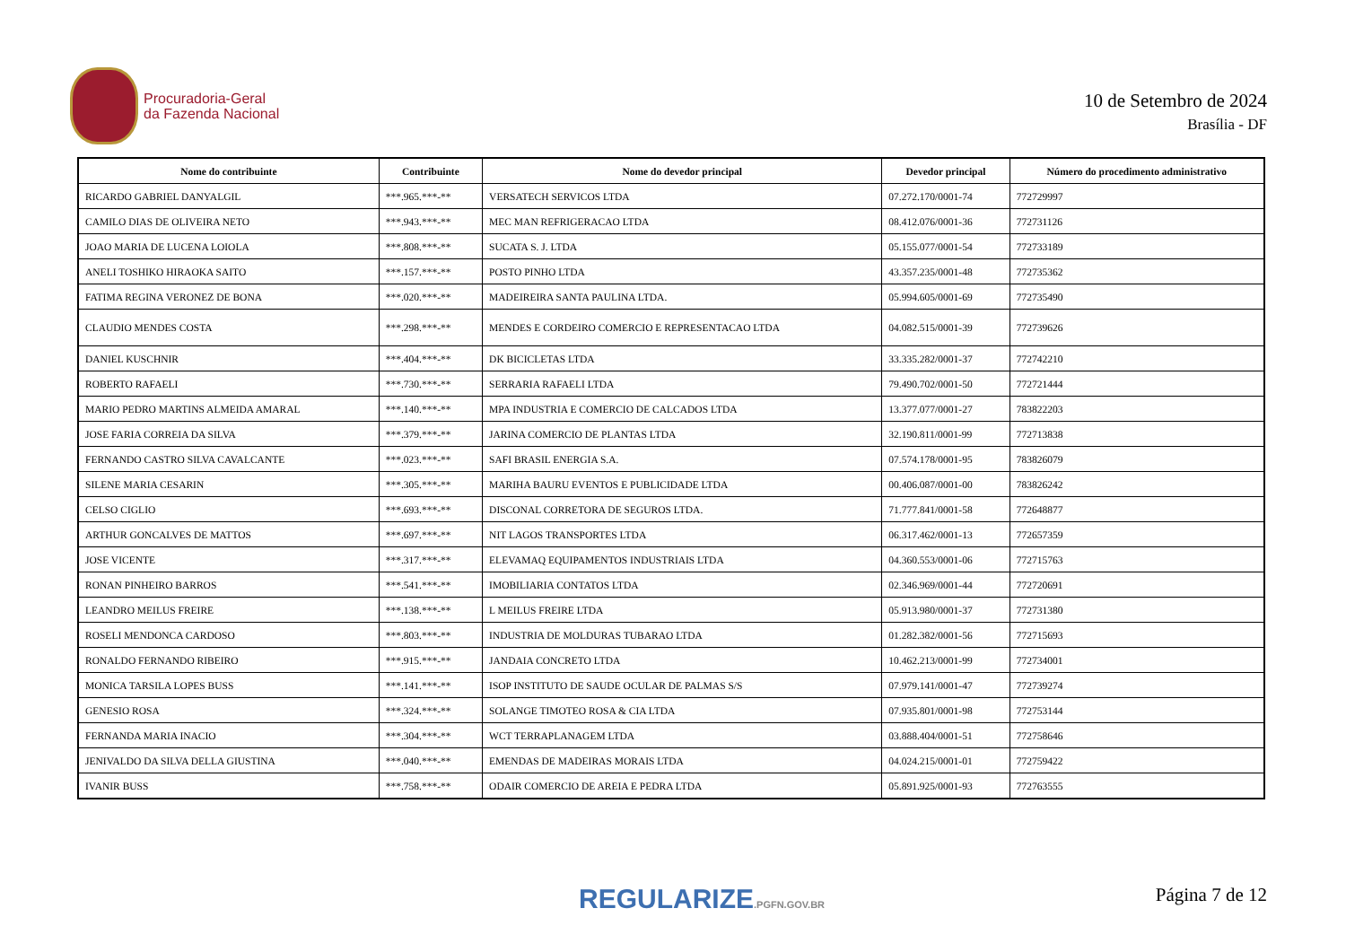Procuradoria-Geral
da Fazenda Nacional
10 de Setembro de 2024
Brasília - DF
| Nome do contribuinte | Contribuinte | Nome do devedor principal | Devedor principal | Número do procedimento administrativo |
| --- | --- | --- | --- | --- |
| RICARDO GABRIEL DANYALGIL | ***.965.***-** | VERSATECH SERVICOS LTDA | 07.272.170/0001-74 | 772729997 |
| CAMILO DIAS DE OLIVEIRA NETO | ***.943.***-** | MEC MAN REFRIGERACAO LTDA | 08.412.076/0001-36 | 772731126 |
| JOAO MARIA DE LUCENA LOIOLA | ***.808.***-** | SUCATA S. J. LTDA | 05.155.077/0001-54 | 772733189 |
| ANELI TOSHIKO HIRAOKA SAITO | ***.157.***-** | POSTO PINHO LTDA | 43.357.235/0001-48 | 772735362 |
| FATIMA REGINA VERONEZ DE BONA | ***.020.***-** | MADEIREIRA SANTA PAULINA LTDA. | 05.994.605/0001-69 | 772735490 |
| CLAUDIO MENDES COSTA | ***.298.***-** | MENDES E CORDEIRO COMERCIO E REPRESENTACAO LTDA | 04.082.515/0001-39 | 772739626 |
| DANIEL KUSCHNIR | ***.404.***-** | DK BICICLETAS LTDA | 33.335.282/0001-37 | 772742210 |
| ROBERTO RAFAELI | ***.730.***-** | SERRARIA RAFAELI LTDA | 79.490.702/0001-50 | 772721444 |
| MARIO PEDRO MARTINS ALMEIDA AMARAL | ***.140.***-** | MPA INDUSTRIA E COMERCIO DE CALCADOS LTDA | 13.377.077/0001-27 | 783822203 |
| JOSE FARIA CORREIA DA SILVA | ***.379.***-** | JARINA COMERCIO DE PLANTAS LTDA | 32.190.811/0001-99 | 772713838 |
| FERNANDO CASTRO SILVA CAVALCANTE | ***.023.***-** | SAFI BRASIL ENERGIA S.A. | 07.574.178/0001-95 | 783826079 |
| SILENE MARIA CESARIN | ***.305.***-** | MARIHA BAURU EVENTOS E PUBLICIDADE LTDA | 00.406.087/0001-00 | 783826242 |
| CELSO CIGLIO | ***.693.***-** | DISCONAL CORRETORA DE SEGUROS LTDA. | 71.777.841/0001-58 | 772648877 |
| ARTHUR GONCALVES DE MATTOS | ***.697.***-** | NIT LAGOS TRANSPORTES LTDA | 06.317.462/0001-13 | 772657359 |
| JOSE VICENTE | ***.317.***-** | ELEVAMAQ EQUIPAMENTOS INDUSTRIAIS LTDA | 04.360.553/0001-06 | 772715763 |
| RONAN PINHEIRO BARROS | ***.541.***-** | IMOBILIARIA CONTATOS LTDA | 02.346.969/0001-44 | 772720691 |
| LEANDRO MEILUS FREIRE | ***.138.***-** | L MEILUS FREIRE LTDA | 05.913.980/0001-37 | 772731380 |
| ROSELI MENDONCA CARDOSO | ***.803.***-** | INDUSTRIA DE MOLDURAS TUBARAO LTDA | 01.282.382/0001-56 | 772715693 |
| RONALDO FERNANDO RIBEIRO | ***.915.***-** | JANDAIA CONCRETO LTDA | 10.462.213/0001-99 | 772734001 |
| MONICA TARSILA LOPES BUSS | ***.141.***-** | ISOP INSTITUTO DE SAUDE OCULAR DE PALMAS S/S | 07.979.141/0001-47 | 772739274 |
| GENESIO ROSA | ***.324.***-** | SOLANGE TIMOTEO ROSA & CIA LTDA | 07.935.801/0001-98 | 772753144 |
| FERNANDA MARIA INACIO | ***.304.***-** | WCT TERRAPLANAGEM LTDA | 03.888.404/0001-51 | 772758646 |
| JENIVALDO DA SILVA DELLA GIUSTINA | ***.040.***-** | EMENDAS DE MADEIRAS MORAIS LTDA | 04.024.215/0001-01 | 772759422 |
| IVANIR BUSS | ***.758.***-** | ODAIR COMERCIO DE AREIA E PEDRA LTDA | 05.891.925/0001-93 | 772763555 |
REGULARIZE.PGFN.GOV.BR Página 7 de 12